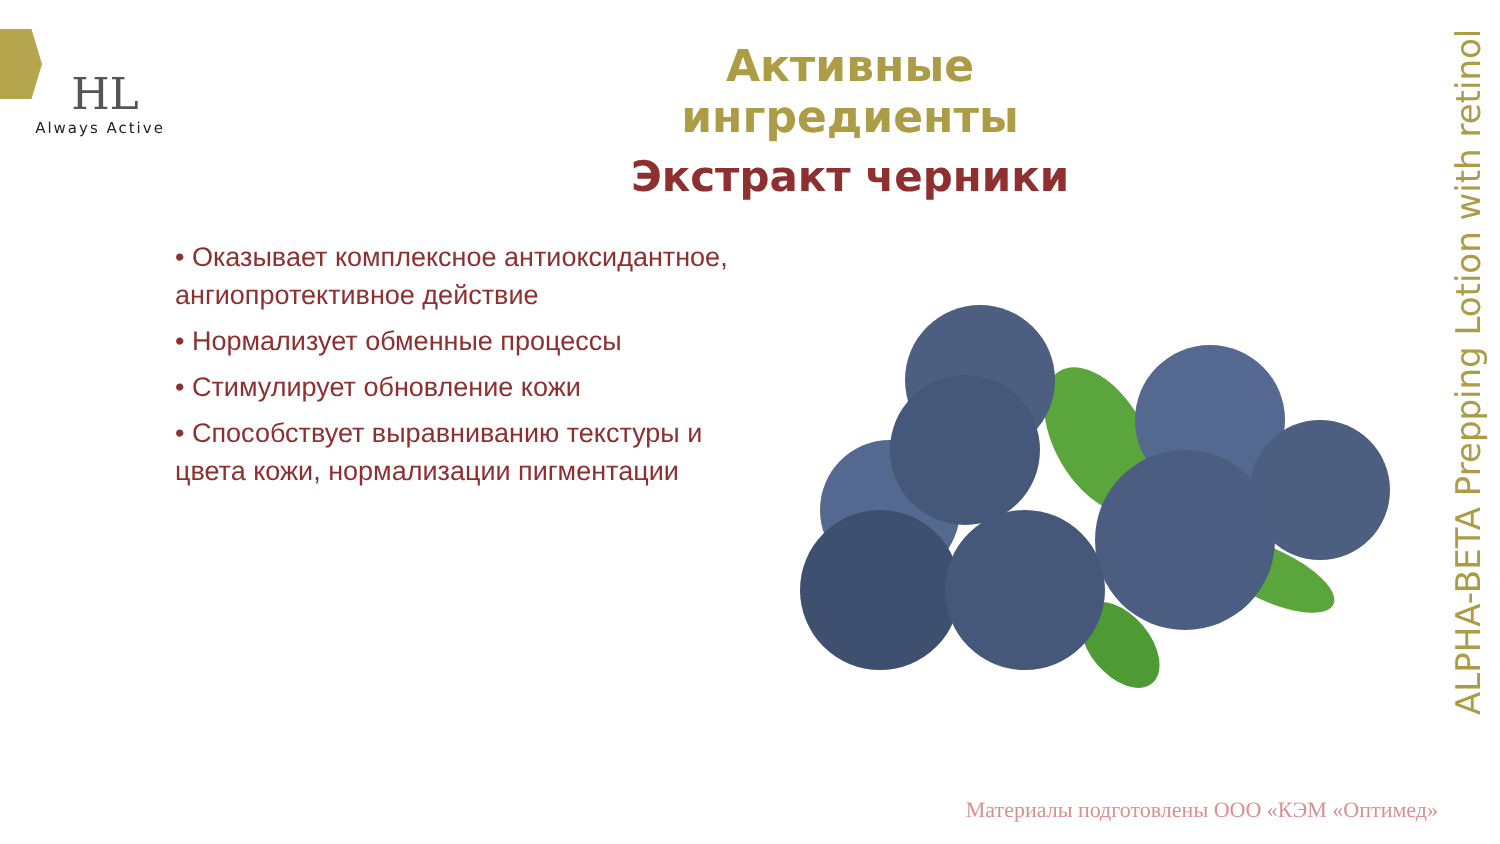HL
Always Active
Активные ингредиенты
Экстракт черники
• Оказывает комплексное антиоксидантное, ангиопротективное действие
• Нормализует обменные процессы
• Стимулирует обновление кожи
• Способствует выравниванию текстуры и цвета кожи, нормализации пигментации
ALPHA-BETA Prepping Lotion with retinol
Материалы подготовлены ООО «КЭМ «Оптимед»